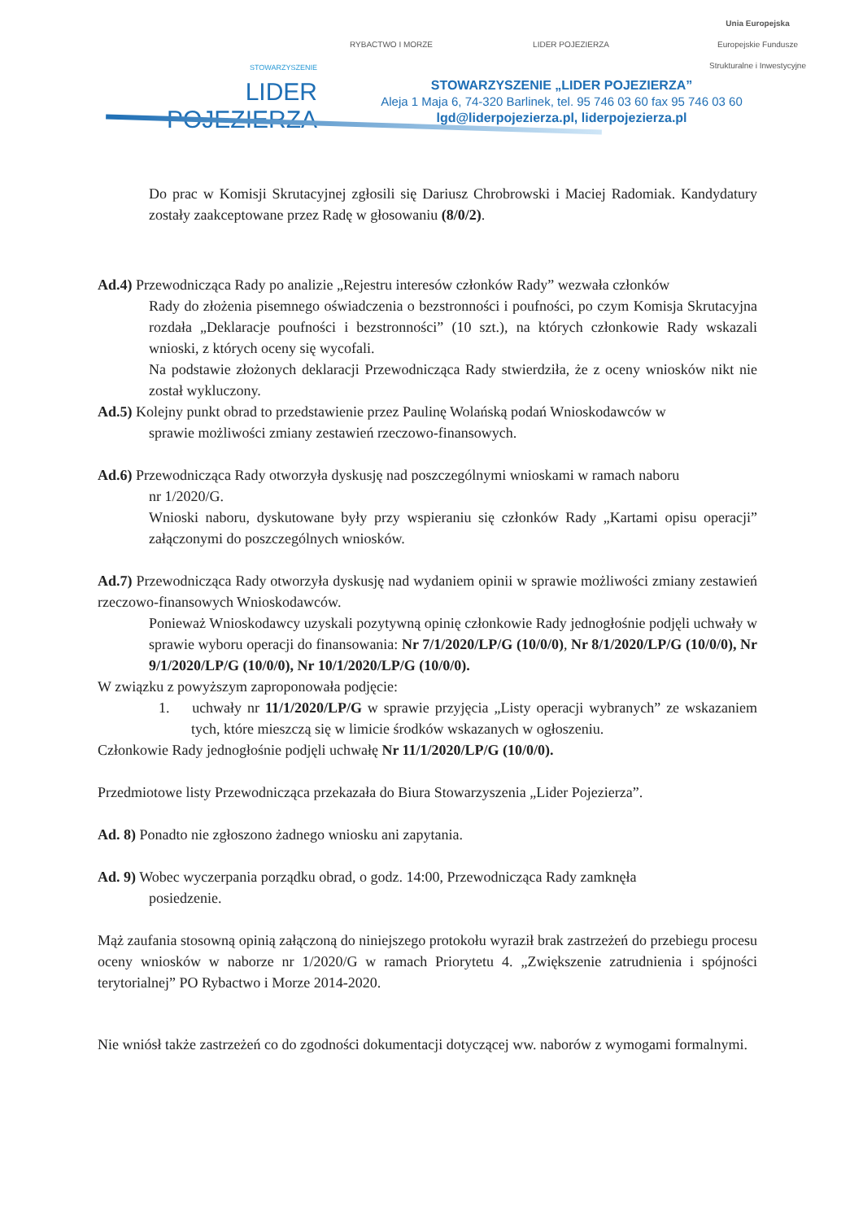STOWARZYSZENIE
LIDER
POJEZIERZA
RYBACTWO I MORZE LIDER POJEZIERZA Unia Europejska
Europejskie Fundusze
Strukturalne i Inwestycyjne
STOWARZYSZENIE „LIDER POJEZIERZA”
Aleja 1 Maja 6, 74-320 Barlinek, tel. 95 746 03 60 fax 95 746 03 60
lgd@liderpojezierza.pl, liderpojezierza.pl
Do prac w Komisji Skrutacyjnej zgłosili się Dariusz Chrobrowski i Maciej Radomiak. Kandydatury zostały zaakceptowane przez Radę w głosowaniu (8/0/2).
Ad.4) Przewodnicząca Rady po analizie „Rejestru interesów członków Rady” wezwała członków
Rady do złożenia pisemnego oświadczenia o bezstronności i poufności, po czym Komisja Skrutacyjna rozdała „Deklaracje poufności i bezstronności” (10 szt.), na których członkowie Rady wskazali wnioski, z których oceny się wycofali.
Na podstawie złożonych deklaracji Przewodnicząca Rady stwierdziła, że z oceny wniosków nikt nie został wykluczony.
Ad.5) Kolejny punkt obrad to przedstawienie przez Paulinę Wolańską podań Wnioskodawców w
sprawie możliwości zmiany zestawień rzeczowo-finansowych.
Ad.6) Przewodnicząca Rady otworzyła dyskusję nad poszczególnymi wnioskami w ramach naboru
nr 1/2020/G.
Wnioski naboru, dyskutowane były przy wspieraniu się członków Rady „Kartami opisu operacji” załączonymi do poszczególnych wniosków.
Ad.7) Przewodnicząca Rady otworzyła dyskusję nad wydaniem opinii w sprawie możliwości zmiany zestawień rzeczowo-finansowych Wnioskodawców.
Ponieważ Wnioskodawcy uzyskali pozytywną opinię członkowie Rady jednogłośnie podjęli uchwały w sprawie wyboru operacji do finansowania: Nr 7/1/2020/LP/G (10/0/0), Nr 8/1/2020/LP/G (10/0/0), Nr 9/1/2020/LP/G (10/0/0), Nr 10/1/2020/LP/G (10/0/0).
W związku z powyższym zaproponowała podjęcie:
1. uchwały nr 11/1/2020/LP/G w sprawie przyjęcia „Listy operacji wybranych” ze wskazaniem tych, które mieszczą się w limicie środków wskazanych w ogłoszeniu.
Członkowie Rady jednogłośnie podjęli uchwałę Nr 11/1/2020/LP/G (10/0/0).
Przedmiotowe listy Przewodnicząca przekazała do Biura Stowarzyszenia „Lider Pojezierza”.
Ad. 8) Ponadto nie zgłoszono żadnego wniosku ani zapytania.
Ad. 9) Wobec wyczerpania porządku obrad, o godz. 14:00, Przewodnicząca Rady zamknęła
posiedzenie.
Mąż zaufania stosowną opinią załączoną do niniejszego protokołu wyraził brak zastrzeżeń do przebiegu procesu oceny wniosków w naborze nr 1/2020/G w ramach Priorytetu 4. „Zwiększenie zatrudnienia i spójności terytorialnej” PO Rybactwo i Morze 2014-2020.
Nie wniósł także zastrzeżeń co do zgodności dokumentacji dotyczącej ww. naborów z wymogami formalnymi.